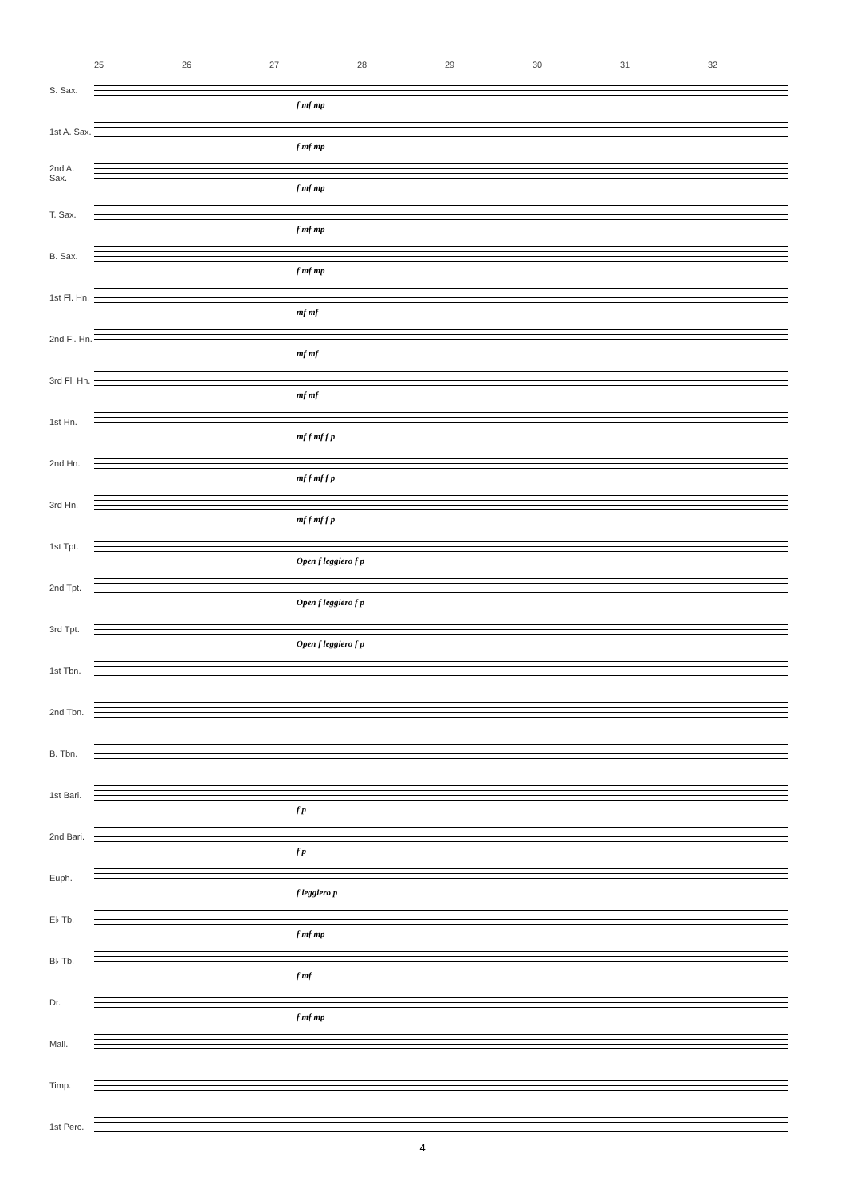25 26 27 28 29 30 31 32
S. Sax.
f mf mp
1st A. Sax.
f mf mp
2nd A. Sax.
f mf mp
T. Sax.
f mf mp
B. Sax.
f mf mp
1st Fl. Hn.
mf mf
2nd Fl. Hn.
mf mf
3rd Fl. Hn.
mf mf
1st Hn.
mf f mf f p
2nd Hn.
mf f mf f p
3rd Hn.
mf f mf f p
1st Tpt.
Open f leggiero f p
2nd Tpt.
Open f leggiero f p
3rd Tpt.
Open f leggiero f p
1st Tbn.
2nd Tbn.
B. Tbn.
1st Bari.
f p
2nd Bari.
f p
Euph.
f leggiero p
E♭ Tb.
f mf mp
B♭ Tb.
f mf
Dr.
f mf mp
Mall.
Timp.
1st Perc.
4